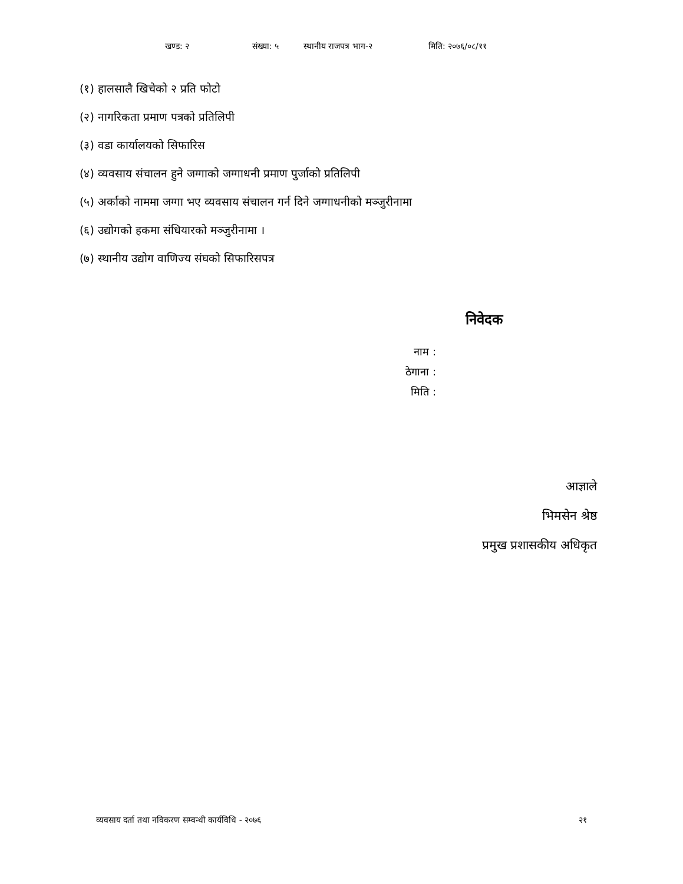खण्ड: २ संख्या: ५ स्थानीय राजपत्र भाग-२ मिति: २०७६/०८/११
(१) हालसालै खिचेको २ प्रति फोटो
(२) नागरिकता प्रमाण पत्रको प्रतिलिपी
(३) वडा कार्यालयको सिफारिस
(४) व्यवसाय संचालन हुने जग्गाको जग्गाधनी प्रमाण पुर्जाको प्रतिलिपी
(५) अर्काको नाममा जग्गा भए व्यवसाय संचालन गर्न दिने जग्गाधनीको मञ्जुरीनामा
(६) उद्योगको हकमा संधियारको मञ्जुरीनामा ।
(७) स्थानीय उद्योग वाणिज्य संघको सिफारिसपत्र
निवेदक
नाम :
ठेगाना :
मिति :
आज्ञाले
भिमसेन श्रेष्ठ
प्रमुख प्रशासकीय अधिकृत
व्यवसाय दर्ता तथा नविकरण सम्वन्धी कार्यविधि - २०७६ २१